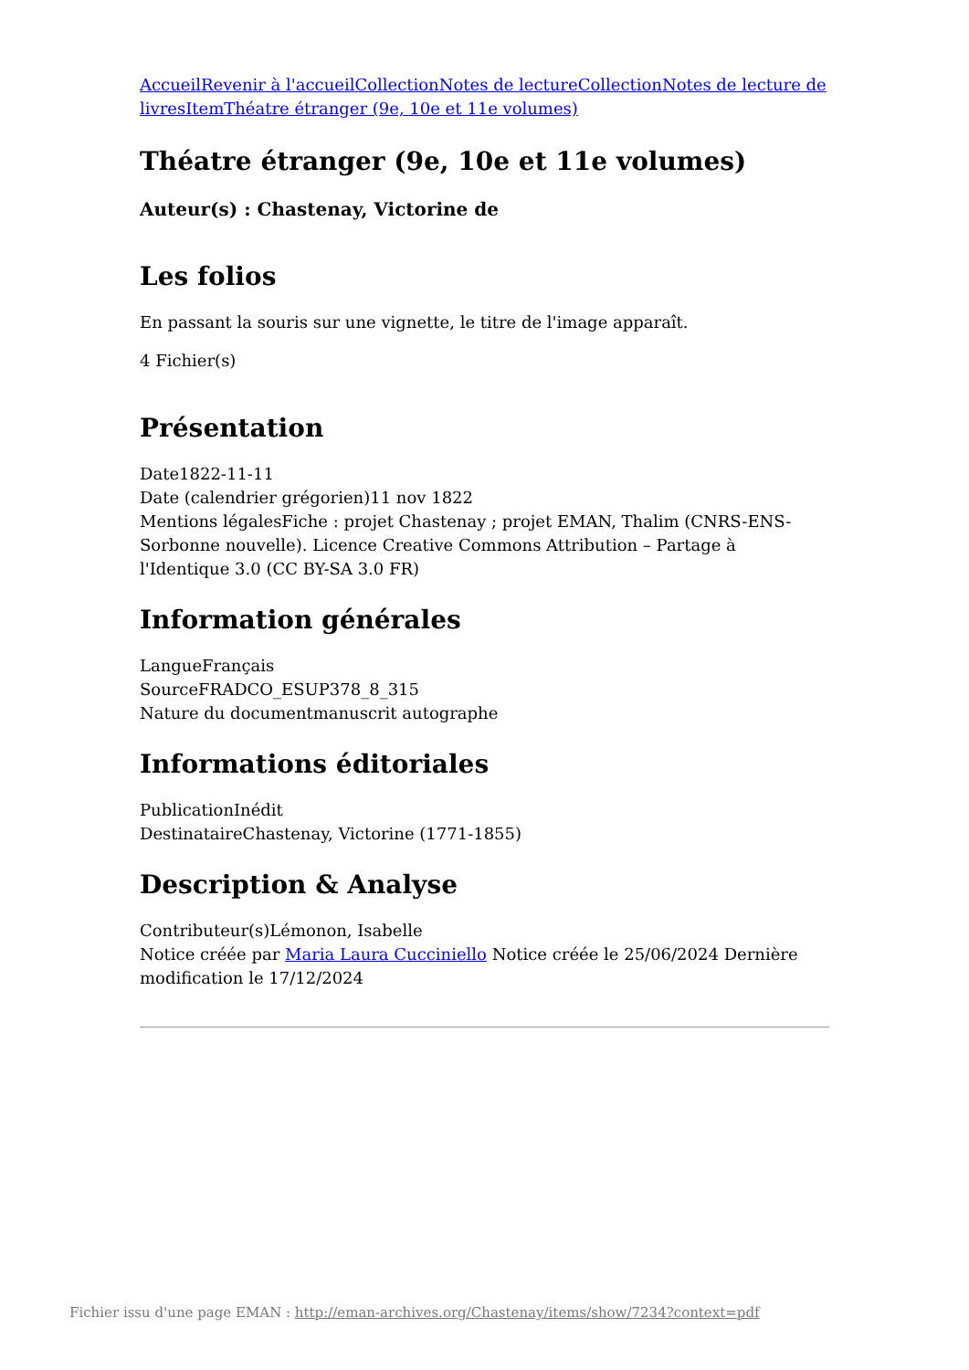Accueil Revenir à l'accueil Collection Notes de lecture Collection Notes de lecture de livres Item Théatre étranger (9e, 10e et 11e volumes)
Théatre étranger (9e, 10e et 11e volumes)
Auteur(s) : Chastenay, Victorine de
Les folios
En passant la souris sur une vignette, le titre de l'image apparaît.
4 Fichier(s)
Présentation
Date1822-11-11
Date (calendrier grégorien)11 nov 1822
Mentions légalesFiche : projet Chastenay ; projet EMAN, Thalim (CNRS-ENS-Sorbonne nouvelle). Licence Creative Commons Attribution – Partage à l'Identique 3.0 (CC BY-SA 3.0 FR)
Information générales
LangueFrançais
SourceFRADCO_ESUP378_8_315
Nature du documentmanuscrit autographe
Informations éditoriales
PublicationInédit
DestinataireChastenay, Victorine (1771-1855)
Description & Analyse
Contributeur(s)Lémonon, Isabelle
Notice créée par Maria Laura Cucciniello Notice créée le 25/06/2024 Dernière modification le 17/12/2024
Fichier issu d'une page EMAN : http://eman-archives.org/Chastenay/items/show/7234?context=pdf